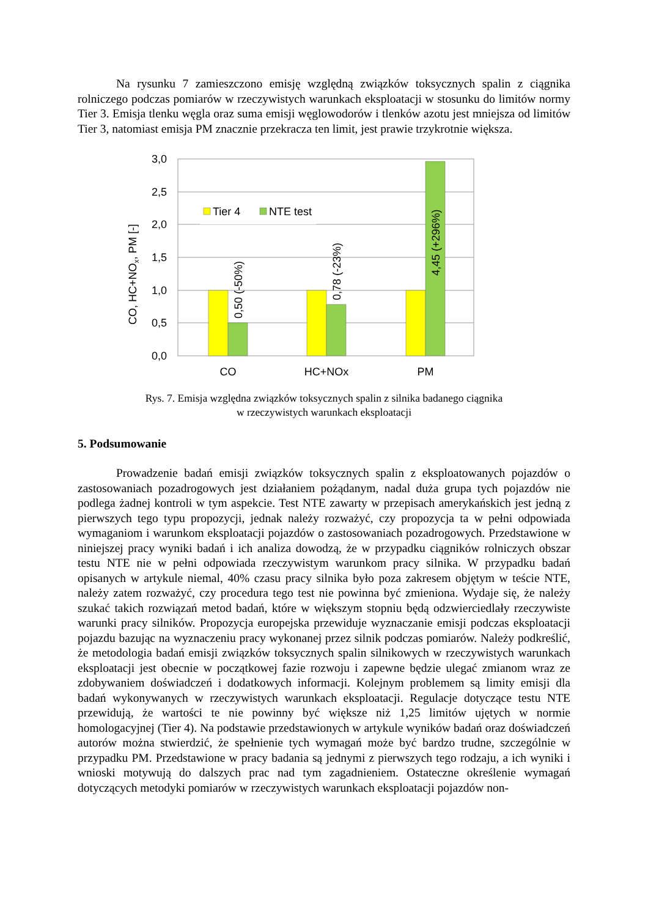Na rysunku 7 zamieszczono emisję względną związków toksycznych spalin z ciągnika rolniczego podczas pomiarów w rzeczywistych warunkach eksploatacji w stosunku do limitów normy Tier 3. Emisja tlenku węgla oraz suma emisji węglowodorów i tlenków azotu jest mniejsza od limitów Tier 3, natomiast emisja PM znacznie przekracza ten limit, jest prawie trzykrotnie większa.
3,0
2,5
2,0
1,5
1,0
0,5
0,0
Tier 4
NTE test
0,50 (-50%)
0,78 (-23%)
4,45 (+296%)
CO, HC+NOx, PM [-]
CO
HC+NOx
PM
Rys. 7. Emisja względna związków toksycznych spalin z silnika badanego ciągnika
w rzeczywistych warunkach eksploatacji
5. Podsumowanie
Prowadzenie badań emisji związków toksycznych spalin z eksploatowanych pojazdów o zastosowaniach pozadrogowych jest działaniem pożądanym, nadal duża grupa tych pojazdów nie podlega żadnej kontroli w tym aspekcie. Test NTE zawarty w przepisach amerykańskich jest jedną z pierwszych tego typu propozycji, jednak należy rozważyć, czy propozycja ta w pełni odpowiada wymaganiom i warunkom eksploatacji pojazdów o zastosowaniach pozadrogowych. Przedstawione w niniejszej pracy wyniki badań i ich analiza dowodzą, że w przypadku ciągników rolniczych obszar testu NTE nie w pełni odpowiada rzeczywistym warunkom pracy silnika. W przypadku badań opisanych w artykule niemal, 40% czasu pracy silnika było poza zakresem objętym w teście NTE, należy zatem rozważyć, czy procedura tego test nie powinna być zmieniona. Wydaje się, że należy szukać takich rozwiązań metod badań, które w większym stopniu będą odzwierciedlały rzeczywiste warunki pracy silników. Propozycja europejska przewiduje wyznaczanie emisji podczas eksploatacji pojazdu bazując na wyznaczeniu pracy wykonanej przez silnik podczas pomiarów. Należy podkreślić, że metodologia badań emisji związków toksycznych spalin silnikowych w rzeczywistych warunkach eksploatacji jest obecnie w początkowej fazie rozwoju i zapewne będzie ulegać zmianom wraz ze zdobywaniem doświadczeń i dodatkowych informacji. Kolejnym problemem są limity emisji dla badań wykonywanych w rzeczywistych warunkach eksploatacji. Regulacje dotyczące testu NTE przewidują, że wartości te nie powinny być większe niż 1,25 limitów ujętych w normie homologacyjnej (Tier 4). Na podstawie przedstawionych w artykule wyników badań oraz doświadczeń autorów można stwierdzić, że spełnienie tych wymagań może być bardzo trudne, szczególnie w przypadku PM. Przedstawione w pracy badania są jednymi z pierwszych tego rodzaju, a ich wyniki i wnioski motywują do dalszych prac nad tym zagadnieniem. Ostateczne określenie wymagań dotyczących metodyki pomiarów w rzeczywistych warunkach eksploatacji pojazdów non-